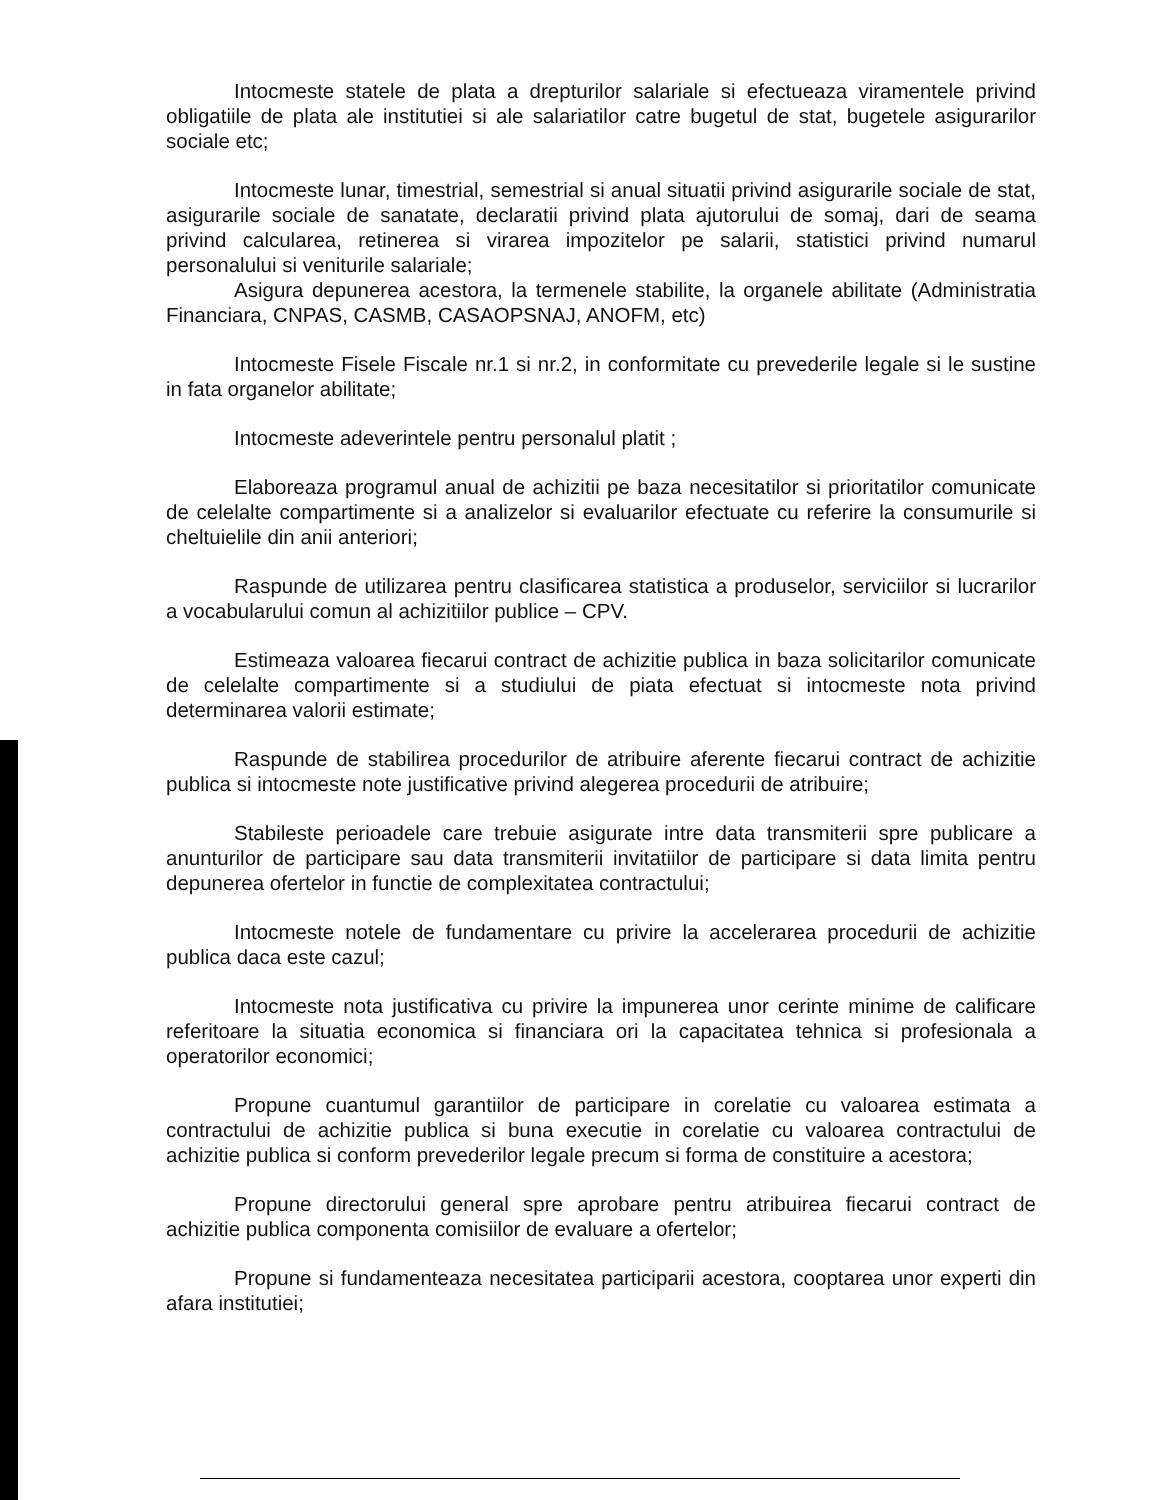Intocmeste statele de plata a drepturilor salariale si efectueaza viramentele privind obligatiile de plata ale institutiei si ale salariatilor catre bugetul de stat, bugetele asigurarilor sociale etc;
Intocmeste lunar, timestrial, semestrial si anual situatii privind asigurarile sociale de stat, asigurarile sociale de sanatate, declaratii privind plata ajutorului de somaj, dari de seama privind calcularea, retinerea si virarea impozitelor pe salarii, statistici privind numarul personalului si veniturile salariale;
Asigura depunerea acestora, la termenele stabilite, la organele abilitate (Administratia Financiara, CNPAS, CASMB, CASAOPSNAJ, ANOFM, etc)
Intocmeste Fisele Fiscale nr.1 si nr.2, in conformitate cu prevederile legale si le sustine in fata organelor abilitate;
Intocmeste adeverintele pentru personalul platit ;
Elaboreaza programul anual de achizitii pe baza necesitatilor si prioritatilor comunicate de celelalte compartimente si a analizelor si evaluarilor efectuate cu referire la consumurile si cheltuielile din anii anteriori;
Raspunde de utilizarea pentru clasificarea statistica a produselor, serviciilor si lucrarilor a vocabularului comun al achizitiilor publice – CPV.
Estimeaza valoarea fiecarui contract de achizitie publica in baza solicitarilor comunicate de celelalte compartimente si a studiului de piata efectuat si intocmeste nota privind determinarea valorii estimate;
Raspunde de stabilirea procedurilor de atribuire aferente fiecarui contract de achizitie publica si intocmeste note justificative privind alegerea procedurii de atribuire;
Stabileste perioadele care trebuie asigurate intre data transmiterii spre publicare a anunturilor de participare sau data transmiterii invitatiilor de participare si data limita pentru depunerea ofertelor in functie de complexitatea contractului;
Intocmeste notele de fundamentare cu privire la accelerarea procedurii de achizitie publica daca este cazul;
Intocmeste nota justificativa cu privire la impunerea unor cerinte minime de calificare referitoare la situatia economica si financiara ori la capacitatea tehnica si profesionala a operatorilor economici;
Propune cuantumul garantiilor de participare in corelatie cu valoarea estimata a contractului de achizitie publica si buna executie in corelatie cu valoarea contractului de achizitie publica si conform prevederilor legale precum si forma de constituire a acestora;
Propune directorului general spre aprobare pentru atribuirea fiecarui contract de achizitie publica componenta comisiilor de evaluare a ofertelor;
Propune si fundamenteaza necesitatea participarii acestora, cooptarea unor experti din afara institutiei;